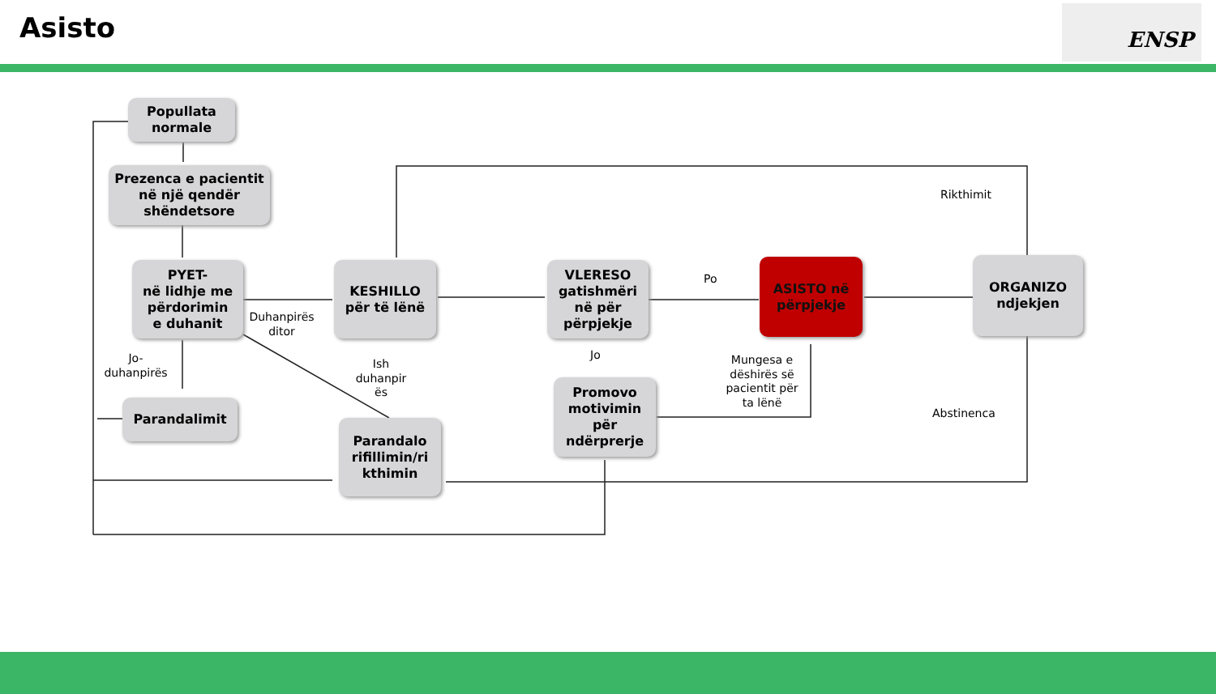Asisto ENSP
Popullata
normale
Prezenca e pacientit
në një qendër
shëndetsore
PYET-
në lidhje me
përdorimin
e duhanit
KESHILLO
për të lënë
VLERESO
gatishmëri
në për
përpjekje
ASISTO në
përpjekje
ORGANIZO
ndjekjen
Parandalimit
Parandalo
rifillimin/ri
kthimin
Promovo
motivimin
për
ndërprerje
Rikthimit
Po
Duhanpirës ditor
Jo-
duhanpirës
Ish duhanpir ës
Jo
Mungesa e dëshirës së pacientit për ta lënë
Abstinenca